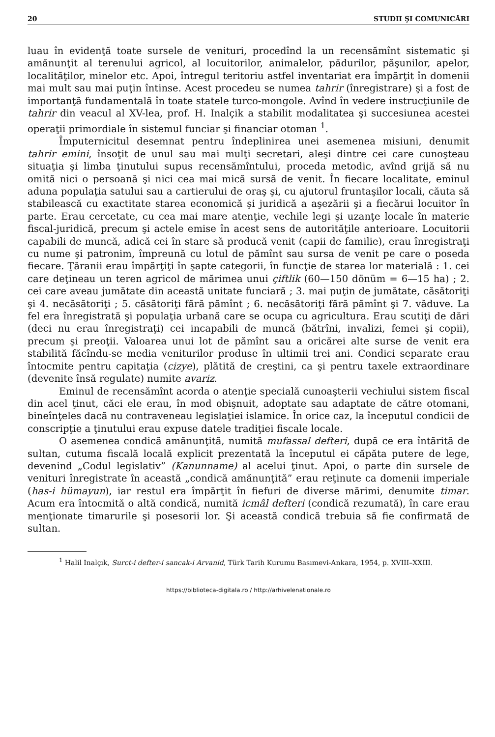20 STUDII ŞI COMUNICĂRI
luau în evidenţă toate sursele de venituri, procedînd la un recensămînt sistematic şi amănunţit al terenului agricol, al locuitorilor, animalelor, pădurilor, păşunilor, apelor, localităţilor, minelor etc. Apoi, întregul teritoriu astfel inventariat era împărţit în domenii mai mult sau mai puţin întinse. Acest procedeu se numea tahrir (înregistrare) şi a fost de importanţă fundamentală în toate statele turco-mongole. Avînd în vedere instrucţiunile de tahrir din veacul al XV-lea, prof. H. Inalçik a stabilit modalitatea şi succesiunea acestei operaţii primordiale în sistemul funciar şi financiar otoman <sup>1</sup>.
Împuternicitul desemnat pentru îndeplinirea unei asemenea misiuni, denumit tahrir emini, însoţit de unul sau mai mulţi secretari, aleşi dintre cei care cunoşteau situaţia şi limba ţinutului supus recensămîntului, proceda metodic, avînd grijă să nu omită nici o persoană şi nici cea mai mică sursă de venit. În fiecare localitate, eminul aduna populaţia satului sau a cartierului de oraş şi, cu ajutorul fruntaşilor locali, căuta să stabilească cu exactitate starea economică şi juridică a aşezării şi a fiecărui locuitor în parte. Erau cercetate, cu cea mai mare atenţie, vechile legi şi uzanţe locale în materie fiscal-juridică, precum şi actele emise în acest sens de autorităţile anterioare. Locuitorii capabili de muncă, adică cei în stare să producă venit (capii de familie), erau înregistraţi cu nume şi patronim, împreună cu lotul de pămînt sau sursa de venit pe care o poseda fiecare. Ţăranii erau împărţiţi în şapte categorii, în funcţie de starea lor materială : 1. cei care deţineau un teren agricol de mărimea unui çiftlik (60—150 dönüm = 6—15 ha) ; 2. cei care aveau jumătate din această unitate funciară ; 3. mai puţin de jumătate, căsătoriţi şi 4. necăsătoriţi ; 5. căsătoriţi fără pămînt ; 6. necăsătoriţi fără pămînt şi 7. văduve. La fel era înregistrată şi populaţia urbană care se ocupa cu agricultura. Erau scutiţi de dări (deci nu erau înregistraţi) cei incapabili de muncă (bătrîni, invalizi, femei şi copii), precum şi preoţii. Valoarea unui lot de pămînt sau a oricărei alte surse de venit era stabilită făcîndu-se media veniturilor produse în ultimii trei ani. Condici separate erau întocmite pentru capitaţia (cizye), plătită de creştini, ca şi pentru taxele extraordinare (devenite însă regulate) numite avariz.
Eminul de recensămînt acorda o atenţie specială cunoaşterii vechiului sistem fiscal din acel ţinut, căci ele erau, în mod obişnuit, adoptate sau adaptate de către otomani, bineînţeles dacă nu contraveneau legislaţiei islamice. În orice caz, la începutul condicii de conscripţie a ţinutului erau expuse datele tradiţiei fiscale locale.
O asemenea condică amănunţită, numită mufassal defteri, după ce era întărită de sultan, cutuma fiscală locală explicit prezentată la începutul ei căpăta putere de lege, devenind „Codul legislativ” (Kanunname) al acelui ţinut. Apoi, o parte din sursele de venituri înregistrate în această „condică amănunţită” erau reţinute ca domenii imperiale (has-i hümayun), iar restul era împărţit în fiefuri de diverse mărimi, denumite timar. Acum era întocmită o altă condică, numită icmâl defteri (condică rezumată), în care erau menţionate timarurile şi posesorii lor. Şi această condică trebuia să fie confirmată de sultan.
<sup>1</sup> Halil Inalçık, Surct-i defter-i sancak-i Arvanid, Türk Tarih Kurumu Basımevi-Ankara, 1954, p. XVIII–XXIII.
https://biblioteca-digitala.ro / http://arhivelenationale.ro